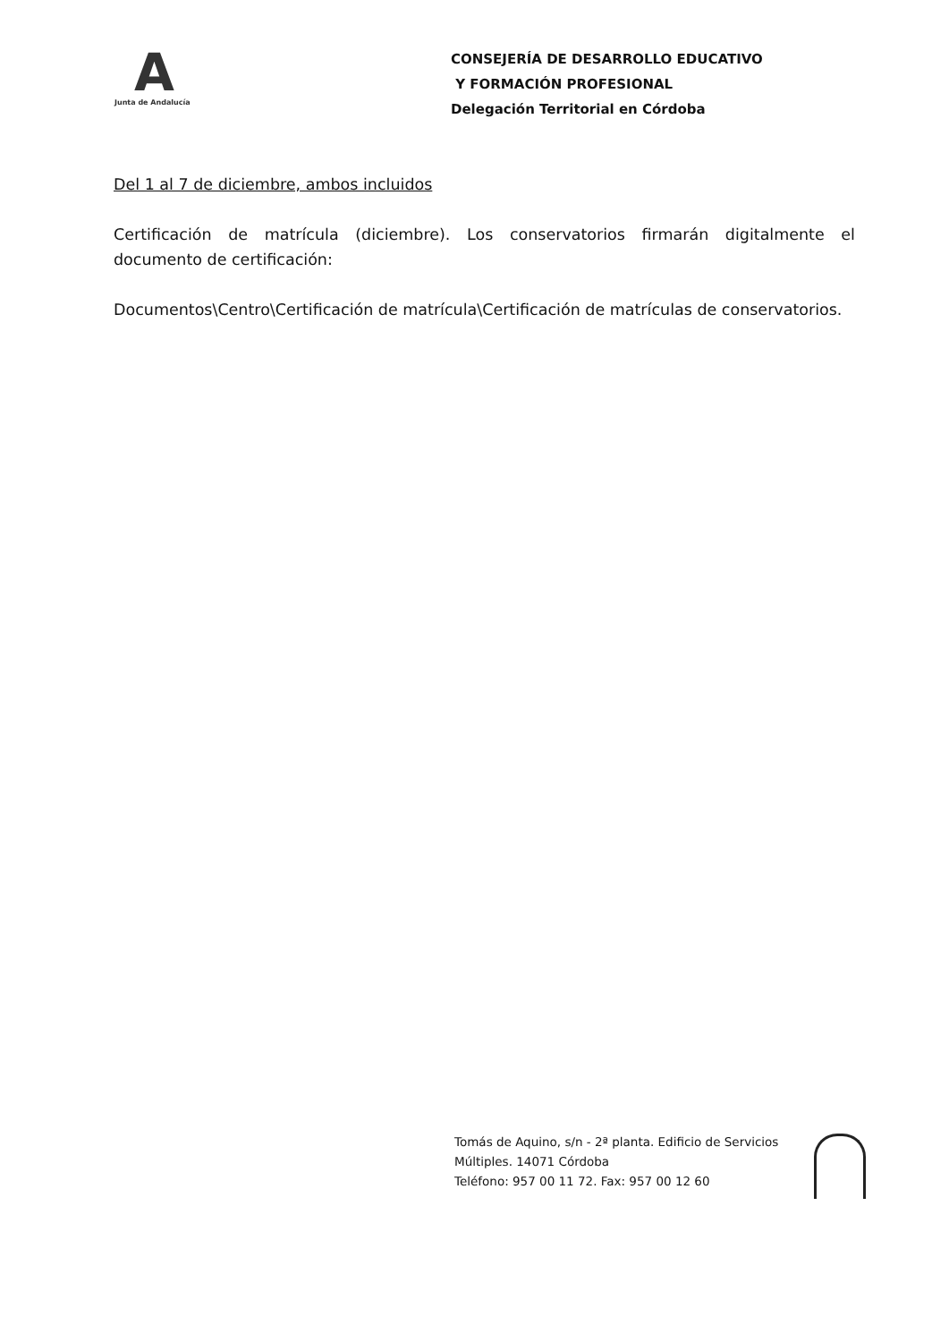A
Junta de Andalucía
CONSEJERÍA DE DESARROLLO EDUCATIVO
Y FORMACIÓN PROFESIONAL
Delegación Territorial en Córdoba
Del 1 al 7 de diciembre, ambos incluidos
Certificación de matrícula (diciembre). Los conservatorios firmarán digitalmente el documento de certificación:
Documentos\Centro\Certificación de matrícula\Certificación de matrículas de conservatorios.
Tomás de Aquino, s/n - 2ª planta. Edificio de Servicios
Múltiples. 14071 Córdoba
Teléfono: 957 00 11 72. Fax: 957 00 12 60